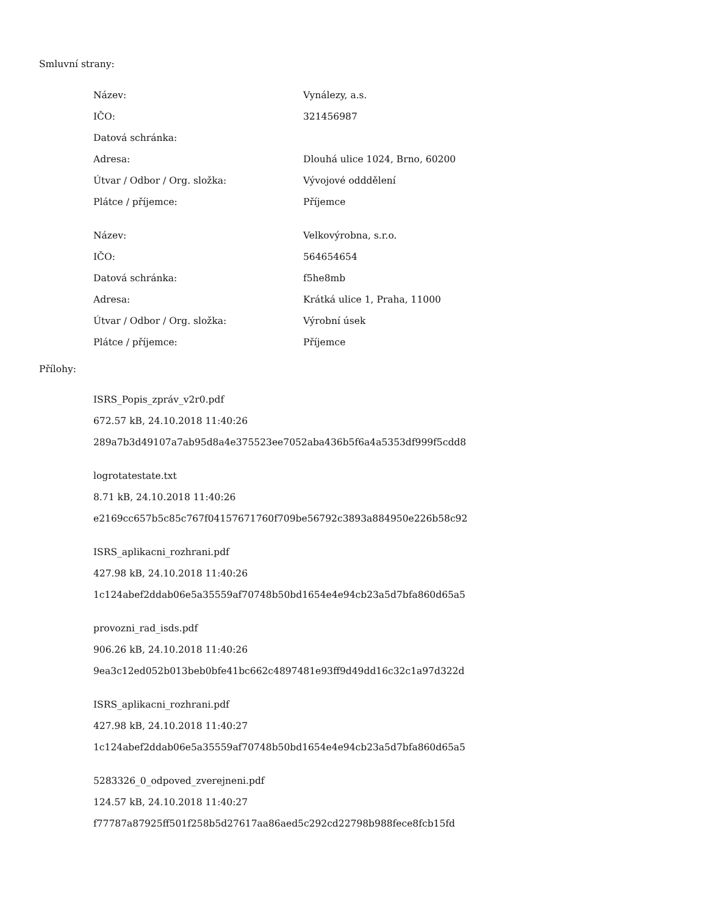Smluvní strany:
| Název: | Vynálezy, a.s. |
| IČO: | 321456987 |
| Datová schránka: | |
| Adresa: | Dlouhá ulice 1024, Brno, 60200 |
| Útvar / Odbor / Org. složka: | Vývojové odddělení |
| Plátce / příjemce: | Příjemce |
| Název: | Velkovýrobna, s.r.o. |
| IČO: | 564654654 |
| Datová schránka: | f5he8mb |
| Adresa: | Krátká ulice 1, Praha, 11000 |
| Útvar / Odbor / Org. složka: | Výrobní úsek |
| Plátce / příjemce: | Příjemce |
Přílohy:
ISRS_Popis_zpráv_v2r0.pdf
672.57 kB, 24.10.2018 11:40:26
289a7b3d49107a7ab95d8a4e375523ee7052aba436b5f6a4a5353df999f5cdd8
logrotatestate.txt
8.71 kB, 24.10.2018 11:40:26
e2169cc657b5c85c767f04157671760f709be56792c3893a884950e226b58c92
ISRS_aplikacni_rozhrani.pdf
427.98 kB, 24.10.2018 11:40:26
1c124abef2ddab06e5a35559af70748b50bd1654e4e94cb23a5d7bfa860d65a5
provozni_rad_isds.pdf
906.26 kB, 24.10.2018 11:40:26
9ea3c12ed052b013beb0bfe41bc662c4897481e93ff9d49dd16c32c1a97d322d
ISRS_aplikacni_rozhrani.pdf
427.98 kB, 24.10.2018 11:40:27
1c124abef2ddab06e5a35559af70748b50bd1654e4e94cb23a5d7bfa860d65a5
5283326_0_odpoved_zverejneni.pdf
124.57 kB, 24.10.2018 11:40:27
f77787a87925ff501f258b5d27617aa86aed5c292cd22798b988fece8fcb15fd